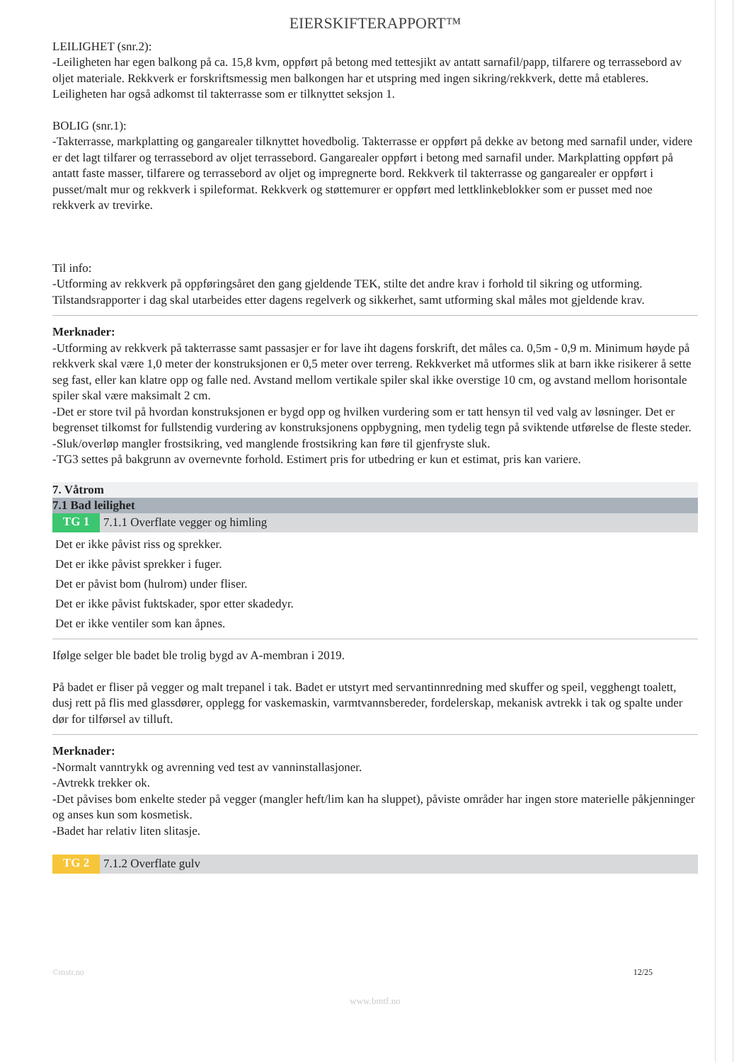EIERSKIFTERAPPORT™
LEILIGHET (snr.2):
-Leiligheten har egen balkong på ca. 15,8 kvm, oppført på betong med tettesjikt av antatt sarnafil/papp, tilfarere og terrassebord av oljet materiale. Rekkverk er forskriftsmessig men balkongen har et utspring med ingen sikring/rekkverk, dette må etableres.
Leiligheten har også adkomst til takterrasse som er tilknyttet seksjon 1.
BOLIG (snr.1):
-Takterrasse, markplatting og gangarealer tilknyttet hovedbolig. Takterrasse er oppført på dekke av betong med sarnafil under, videre er det lagt tilfarer og terrassebord av oljet terrassebord. Gangarealer oppført i betong med sarnafil under. Markplatting oppført på antatt faste masser, tilfarere og terrassebord av oljet og impregnerte bord. Rekkverk til takterrasse og gangarealer er oppført i pusset/malt mur og rekkverk i spileformat. Rekkverk og støttemurer er oppført med lettklinkeblokker som er pusset med noe rekkverk av trevirke.
Til info:
-Utforming av rekkverk på oppføringsåret den gang gjeldende TEK, stilte det andre krav i forhold til sikring og utforming. Tilstandsrapporter i dag skal utarbeides etter dagens regelverk og sikkerhet, samt utforming skal måles mot gjeldende krav.
Merknader:
-Utforming av rekkverk på takterrasse samt passasjer er for lave iht dagens forskrift, det måles ca. 0,5m - 0,9 m. Minimum høyde på rekkverk skal være 1,0 meter der konstruksjonen er 0,5 meter over terreng. Rekkverket må utformes slik at barn ikke risikerer å sette seg fast, eller kan klatre opp og falle ned. Avstand mellom vertikale spiler skal ikke overstige 10 cm, og avstand mellom horisontale spiler skal være maksimalt 2 cm.
-Det er store tvil på hvordan konstruksjonen er bygd opp og hvilken vurdering som er tatt hensyn til ved valg av løsninger. Det er begrenset tilkomst for fullstendig vurdering av konstruksjonens oppbygning, men tydelig tegn på sviktende utførelse de fleste steder.
-Sluk/overløp mangler frostsikring, ved manglende frostsikring kan føre til gjenfryste sluk.
-TG3 settes på bakgrunn av overnevnte forhold. Estimert pris for utbedring er kun et estimat, pris kan variere.
7. Våtrom
7.1 Bad leilighet
TG 1 7.1.1 Overflate vegger og himling
Det er ikke påvist riss og sprekker.
Det er ikke påvist sprekker i fuger.
Det er påvist bom (hulrom) under fliser.
Det er ikke påvist fuktskader, spor etter skadedyr.
Det er ikke ventiler som kan åpnes.
Ifølge selger ble badet ble trolig bygd av A-membran i 2019.
På badet er fliser på vegger og malt trepanel i tak. Badet er utstyrt med servantinnredning med skuffer og speil, vegghengt toalett, dusj rett på flis med glassdører, opplegg for vaskemaskin, varmtvannsbereder, fordelerskap, mekanisk avtrekk i tak og spalte under dør for tilførsel av tilluft.
Merknader:
-Normalt vanntrykk og avrenning ved test av vanninstallasjoner.
-Avtrekk trekker ok.
-Det påvises bom enkelte steder på vegger (mangler heft/lim kan ha sluppet), påviste områder har ingen store materielle påkjenninger og anses kun som kosmetisk.
-Badet har relativ liten slitasje.
TG 2 7.1.2 Overflate gulv
©mstr.no 12/25
www.bmtf.no